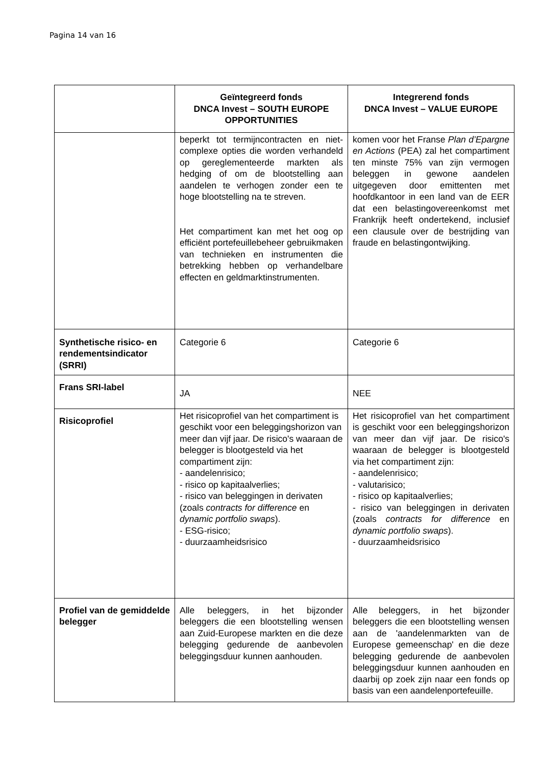Pagina 14 van 16
| | Geïntegreerd fonds DNCA Invest – SOUTH EUROPE OPPORTUNITIES | Integrerend fonds DNCA Invest – VALUE EUROPE |
| --- | --- | --- |
| | beperkt tot termijncontracten en niet-complexe opties die worden verhandeld op gereglementeerde markten als hedging of om de blootstelling aan aandelen te verhogen zonder een te hoge blootstelling na te streven. Het compartiment kan met het oog op efficiënt portefeuillebeheer gebruikmaken van technieken en instrumenten die betrekking hebben op verhandelbare effecten en geldmarktinstrumenten. | komen voor het Franse Plan d’Epargne en Actions (PEA) zal het compartiment ten minste 75% van zijn vermogen beleggen in gewone aandelen uitgegeven door emittenten met hoofdkantoor in een land van de EER dat een belastingovereenkomst met Frankrijk heeft ondertekend, inclusief een clausule over de bestrijding van fraude en belastingontwijking. |
| Synthetische risico- en rendementsindicator (SRRI) | Categorie 6 | Categorie 6 |
| Frans SRI-label | JA | NEE |
| Risicoprofiel | Het risicoprofiel van het compartiment is geschikt voor een beleggingshorizon van meer dan vijf jaar. De risico's waaraan de belegger is blootgesteld via het compartiment zijn: - aandelenrisico; - risico op kapitaalverlies; - risico van beleggingen in derivaten (zoals contracts for difference en dynamic portfolio swaps ). - ESG-risico; - duurzaamheidsrisico | Het risicoprofiel van het compartiment is geschikt voor een beleggingshorizon van meer dan vijf jaar. De risico's waaraan de belegger is blootgesteld via het compartiment zijn: - aandelenrisico; - valutarisico; - risico op kapitaalverlies; - risico van beleggingen in derivaten (zoals contracts for difference en dynamic portfolio swaps ). - duurzaamheidsrisico |
| Profiel van de gemiddelde belegger | Alle beleggers, in het bijzonder beleggers die een blootstelling wensen aan Zuid-Europese markten en die deze belegging gedurende de aanbevolen beleggingsduur kunnen aanhouden. | Alle beleggers, in het bijzonder beleggers die een blootstelling wensen aan de 'aandelenmarkten van de Europese gemeenschap' en die deze belegging gedurende de aanbevolen beleggingsduur kunnen aanhouden en daarbij op zoek zijn naar een fonds op basis van een aandelenportefeuille. |